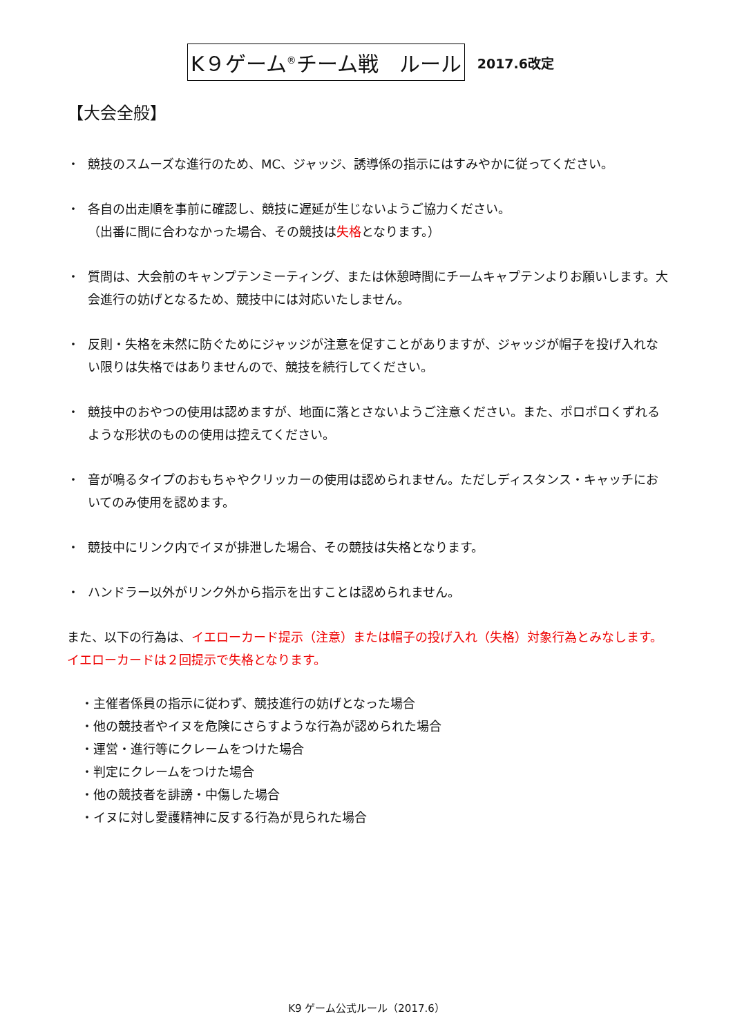K９ゲーム<sup>®</sup>チーム戦　ルール
2017.6改定
【大会全般】
・ 競技のスムーズな進行のため、MC、ジャッジ、誘導係の指示にはすみやかに従ってください。
・ 各自の出走順を事前に確認し、競技に遅延が生じないようご協力ください。
（出番に間に合わなかった場合、その競技は失格となります。）
・ 質問は、大会前のキャンプテンミーティング、または休憩時間にチームキャプテンよりお願いします。大会進行の妨げとなるため、競技中には対応いたしません。
・ 反則・失格を未然に防ぐためにジャッジが注意を促すことがありますが、ジャッジが帽子を投げ入れない限りは失格ではありませんので、競技を続行してください。
・ 競技中のおやつの使用は認めますが、地面に落とさないようご注意ください。また、ポロポロくずれるような形状のものの使用は控えてください。
・ 音が鳴るタイプのおもちゃやクリッカーの使用は認められません。ただしディスタンス・キャッチにおいてのみ使用を認めます。
・ 競技中にリンク内でイヌが排泄した場合、その競技は失格となります。
・ ハンドラー以外がリンク外から指示を出すことは認められません。
また、以下の行為は、イエローカード提示（注意）または帽子の投げ入れ（失格）対象行為とみなします。イエローカードは２回提示で失格となります。
・主催者係員の指示に従わず、競技進行の妨げとなった場合
・他の競技者やイヌを危険にさらすような行為が認められた場合
・運営・進行等にクレームをつけた場合
・判定にクレームをつけた場合
・他の競技者を誹謗・中傷した場合
・イヌに対し愛護精神に反する行為が見られた場合
K9 ゲーム公式ルール（2017.6）